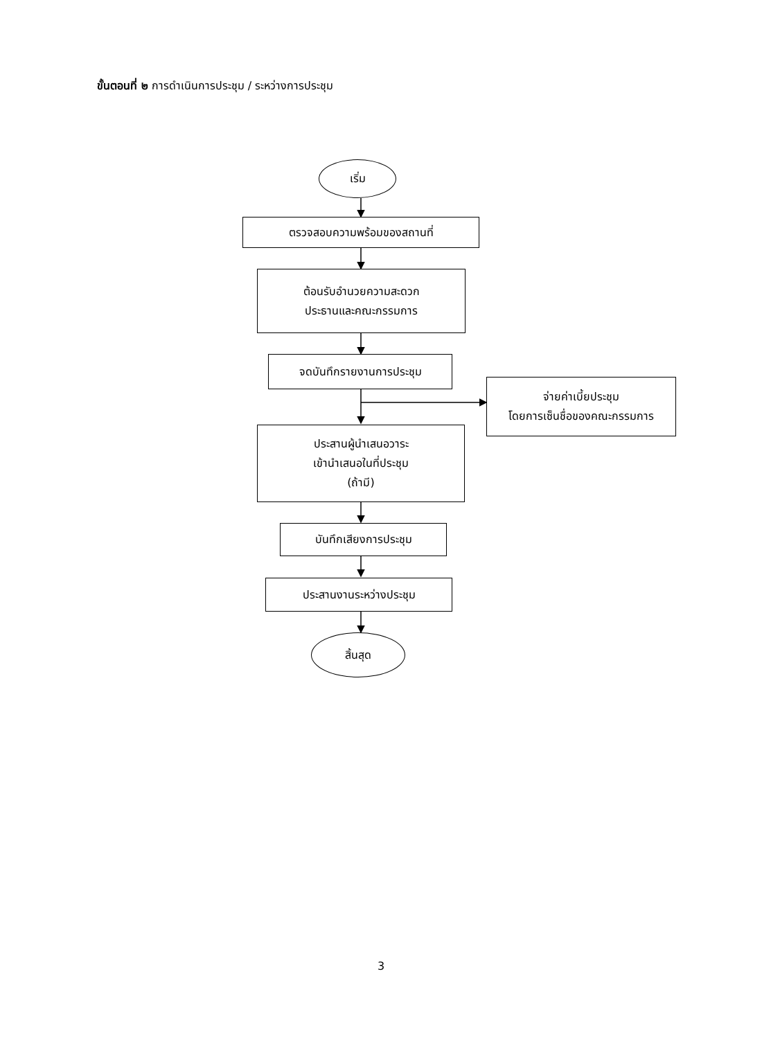ขั้นตอนที่ ๒ การดำเนินการประชุม / ระหว่างการประชุม
เริ่ม
ตรวจสอบความพร้อมของสถานที่
ต้อนรับอำนวยความสะดวก
ประธานและคณะกรรมการ
จดบันทึกรายงานการประชุม
จ่ายค่าเบี้ยประชุม
โดยการเซ็นชื่อของคณะกรรมการ
ประสานผู้นำเสนอวาระ
เข้านำเสนอในที่ประชุม
(ถ้ามี)
บันทึกเสียงการประชุม
ประสานงานระหว่างประชุม
สิ้นสุด
3